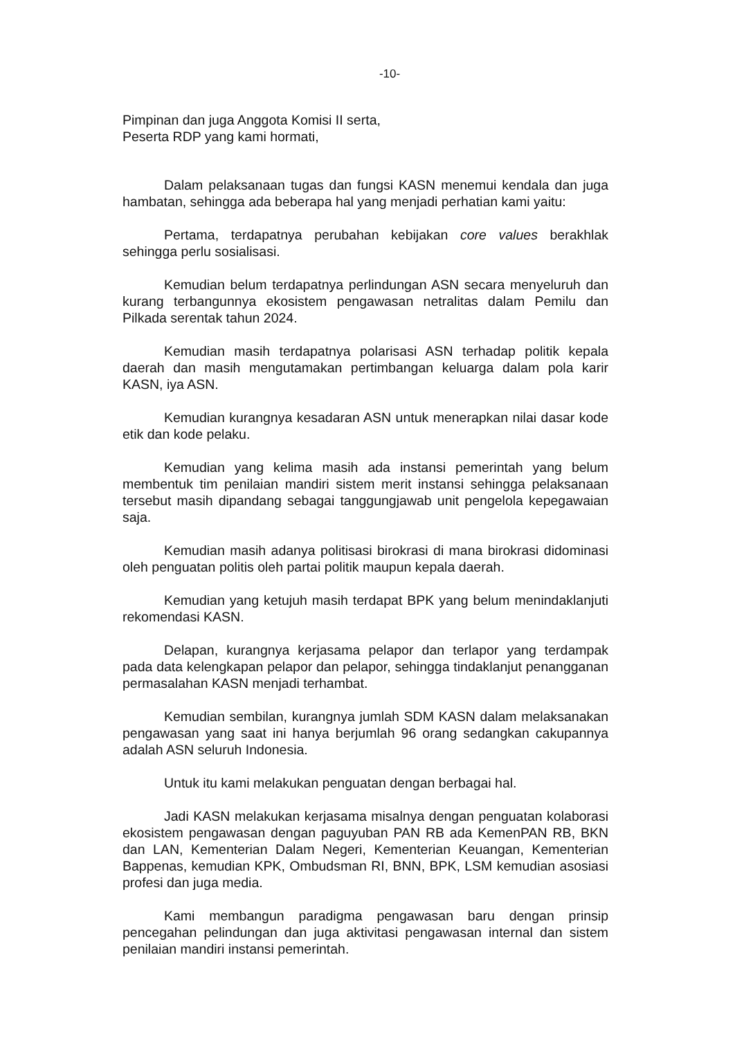-10-
Pimpinan dan juga Anggota Komisi II serta,
Peserta RDP yang kami hormati,
Dalam pelaksanaan tugas dan fungsi KASN menemui kendala dan juga hambatan, sehingga ada beberapa hal yang menjadi perhatian kami yaitu:
Pertama, terdapatnya perubahan kebijakan core values berakhlak sehingga perlu sosialisasi.
Kemudian belum terdapatnya perlindungan ASN secara menyeluruh dan kurang terbangunnya ekosistem pengawasan netralitas dalam Pemilu dan Pilkada serentak tahun 2024.
Kemudian masih terdapatnya polarisasi ASN terhadap politik kepala daerah dan masih mengutamakan pertimbangan keluarga dalam pola karir KASN, iya ASN.
Kemudian kurangnya kesadaran ASN untuk menerapkan nilai dasar kode etik dan kode pelaku.
Kemudian yang kelima masih ada instansi pemerintah yang belum membentuk tim penilaian mandiri sistem merit instansi sehingga pelaksanaan tersebut masih dipandang sebagai tanggungjawab unit pengelola kepegawaian saja.
Kemudian masih adanya politisasi birokrasi di mana birokrasi didominasi oleh penguatan politis oleh partai politik maupun kepala daerah.
Kemudian yang ketujuh masih terdapat BPK yang belum menindaklanjuti rekomendasi KASN.
Delapan, kurangnya kerjasama pelapor dan terlapor yang terdampak pada data kelengkapan pelapor dan pelapor, sehingga tindaklanjut penangganan permasalahan KASN menjadi terhambat.
Kemudian sembilan, kurangnya jumlah SDM KASN dalam melaksanakan pengawasan yang saat ini hanya berjumlah 96 orang sedangkan cakupannya adalah ASN seluruh Indonesia.
Untuk itu kami melakukan penguatan dengan berbagai hal.
Jadi KASN melakukan kerjasama misalnya dengan penguatan kolaborasi ekosistem pengawasan dengan paguyuban PAN RB ada KemenPAN RB, BKN dan LAN, Kementerian Dalam Negeri, Kementerian Keuangan, Kementerian Bappenas, kemudian KPK, Ombudsman RI, BNN, BPK, LSM kemudian asosiasi profesi dan juga media.
Kami membangun paradigma pengawasan baru dengan prinsip pencegahan pelindungan dan juga aktivitasi pengawasan internal dan sistem penilaian mandiri instansi pemerintah.